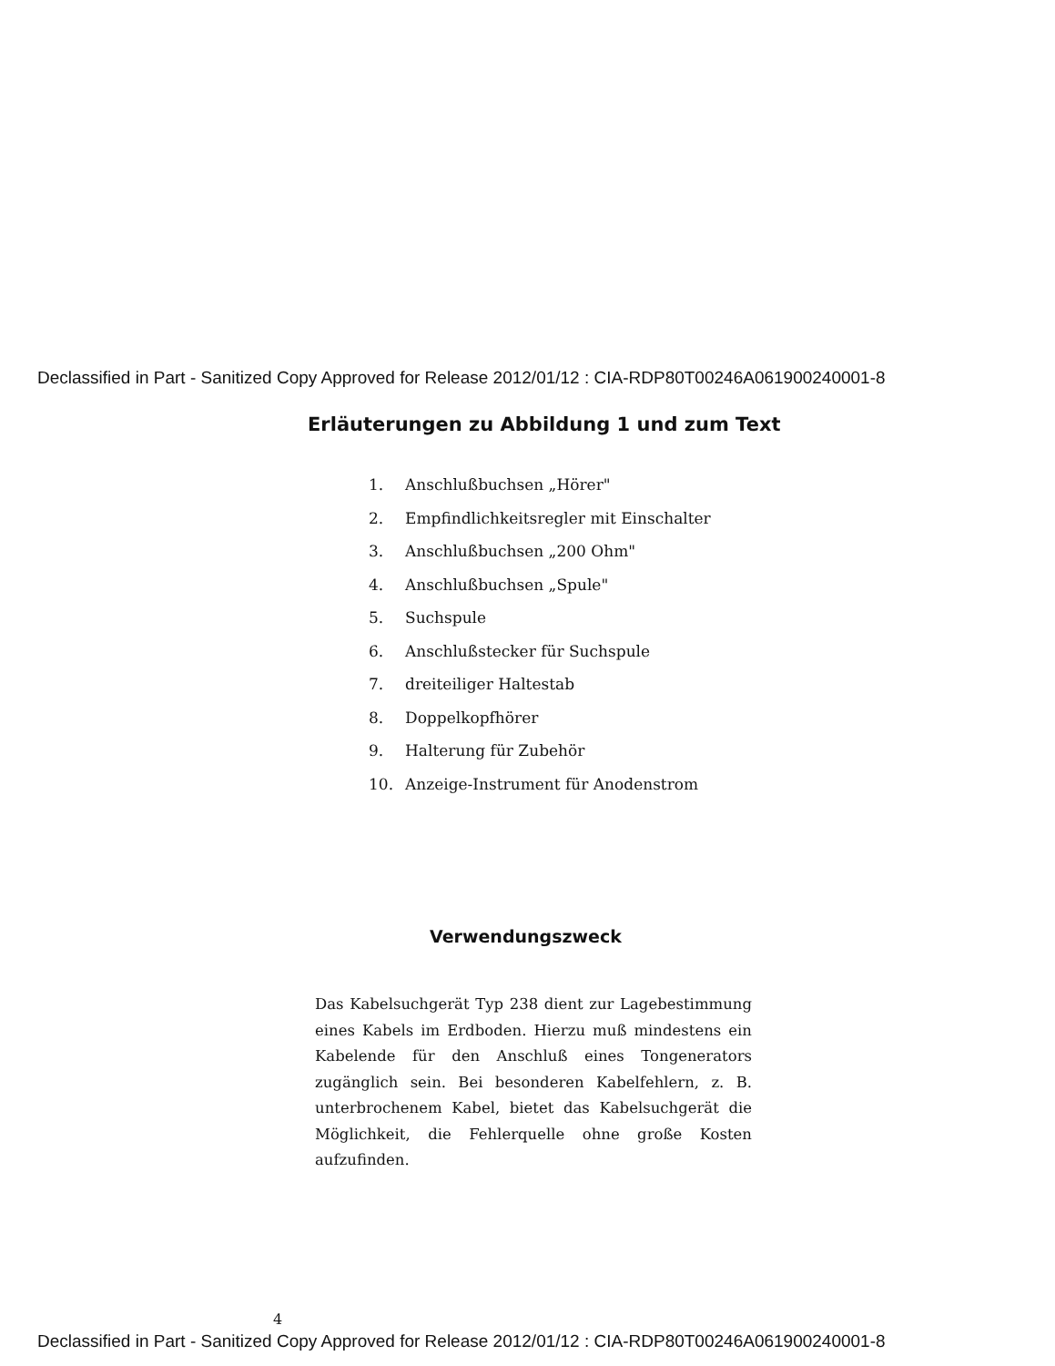Declassified in Part - Sanitized Copy Approved for Release 2012/01/12 : CIA-RDP80T00246A061900240001-8
Erläuterungen zu Abbildung 1 und zum Text
1. Anschlußbuchsen „Hörer"
2. Empfindlichkeitsregler mit Einschalter
3. Anschlußbuchsen „200 Ohm"
4. Anschlußbuchsen „Spule"
5. Suchspule
6. Anschlußstecker für Suchspule
7. dreiteiliger Haltestab
8. Doppelkopfhörer
9. Halterung für Zubehör
10. Anzeige-Instrument für Anodenstrom
Verwendungszweck
Das Kabelsuchgerät Typ 238 dient zur Lagebestimmung eines Kabels im Erdboden. Hierzu muß mindestens ein Kabelende für den Anschluß eines Tongenerators zugänglich sein. Bei besonderen Kabelfehlern, z. B. unterbrochenem Kabel, bietet das Kabelsuchgerät die Möglichkeit, die Fehlerquelle ohne große Kosten aufzufinden.
4
Declassified in Part - Sanitized Copy Approved for Release 2012/01/12 : CIA-RDP80T00246A061900240001-8